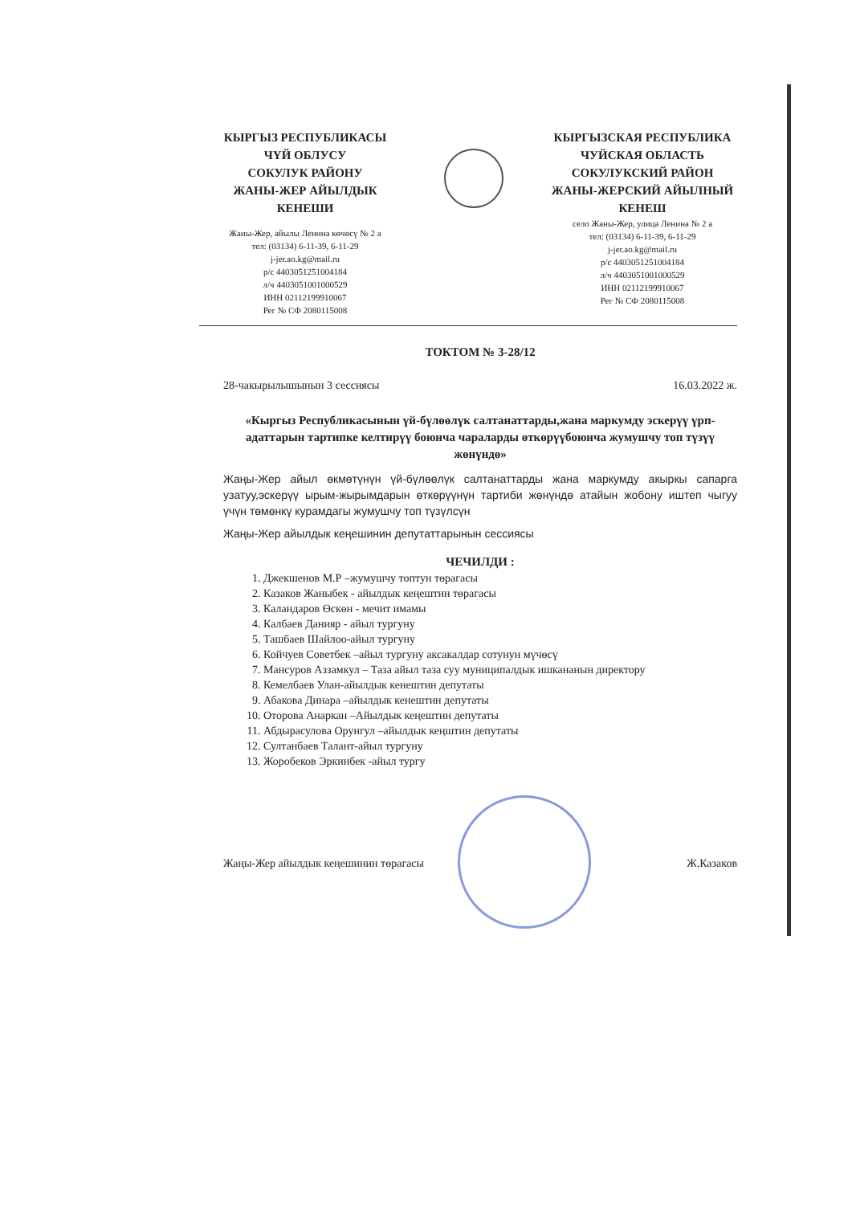КЫРГЫЗ РЕСПУБЛИКАСЫ
ЧҮЙ ОБЛУСУ
СОКУЛУК РАЙОНУ
ЖАНЫ-ЖЕР АЙЫЛДЫК
КЕНЕШИ
Жаны-Жер, айылы Ленина көчөсү № 2 а
тел: (03134) 6-11-39, 6-11-29
j-jer.ao.kg@mail.ru
р/с 4403051251004184
л/ч 4403051001000529
ИНН 02112199910067
Рег № СФ 2080115008
КЫРГЫЗСКАЯ РЕСПУБЛИКА
ЧУЙСКАЯ ОБЛАСТЬ
СОКУЛУКСКИЙ РАЙОН
ЖАНЫ-ЖЕРСКИЙ АЙЫЛНЫЙ
КЕНЕШ
село Жаны-Жер, улица Ленина № 2 а
тел: (03134) 6-11-39, 6-11-29
j-jer.ao.kg@mail.ru
р/с 4403051251004184
л/ч 4403051001000529
ИНН 02112199910067
Рег № СФ 2080115008
ТОКТОМ № 3-28/12
28-чакырылышынын 3 сессиясы 16.03.2022 ж.
«Кыргыз Республикасынын үй-бүлөөлүк салтанаттарды,жана маркумду эскерүү үрп-адаттарын тартипке келтирүү боюнча чараларды өткөрүүбоюнча жумушчу топ түзүү жөнүндө»
Жаңы-Жер айыл өкмөтүнүн үй-бүлөөлүк салтанаттарды жана маркумду акыркы сапарга узатуу,эскерүү ырым-жырымдарын өткөрүүнүн тартиби жөнүндө атайын жобону иштеп чыгуу үчүн төмөнкү курамдагы жумушчу топ түзүлсүн
Жаңы-Жер айылдык кеңешинин депутаттарынын сессиясы
ЧЕЧИЛДИ :
1. Джекшенов М.Р –жумушчу топтун төрагасы
2. Казаков Жаныбек - айылдык кеңештин төрагасы
3. Каландаров Өскөн - мечит имамы
4. Калбаев Данияр - айыл тургуну
5. Ташбаев Шайлоо-айыл тургуну
6. Койчуев Советбек –айыл тургуну аксакалдар сотунун мүчөсү
7. Мансуров Аззамкул – Таза айыл таза суу муниципалдык ишкананын директору
8. Кемелбаев Улан-айылдык кенештин депутаты
9. Абакова Динара –айылдык кенештин депутаты
10. Оторова Анаркан –Айылдык кеңештин депутаты
11. Абдырасулова Орунгул –айылдык кеңштин депутаты
12. Султанбаев Талант-айыл тургуну
13. Жоробеков Эркинбек -айыл тургу
Жаңы-Жер айылдык кеңешинин төрагасы Ж.Казаков